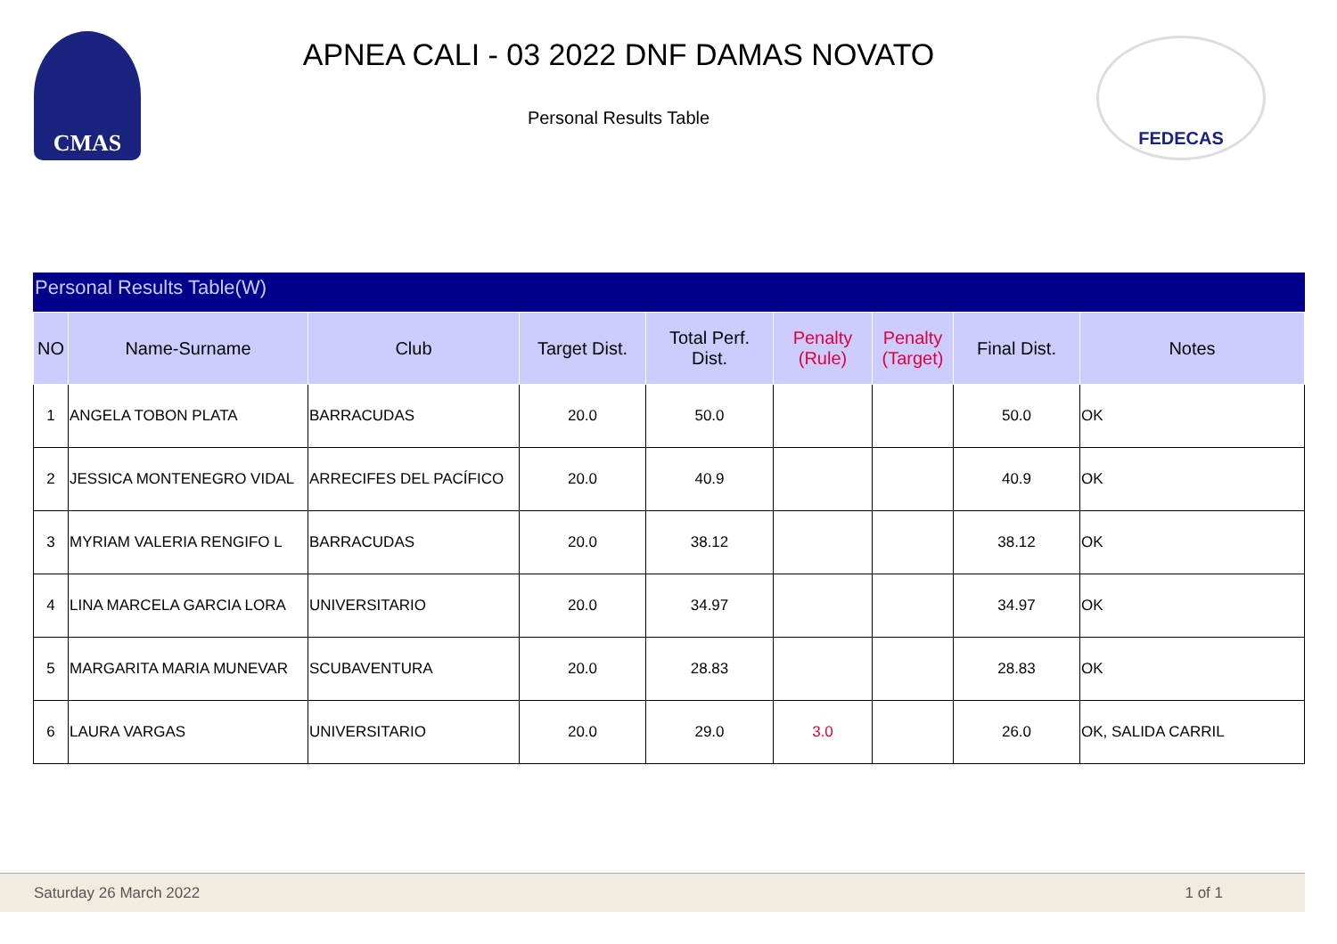CMAS
APNEA CALI - 03 2022 DNF DAMAS NOVATO
Personal Results Table
FEDECAS
Personal Results Table(W)
| NO | Name-Surname | Club | Target Dist. | Total Perf. Dist. | Penalty (Rule) | Penalty (Target) | Final Dist. | Notes |
| --- | --- | --- | --- | --- | --- | --- | --- | --- |
| 1 | ANGELA TOBON PLATA | BARRACUDAS | 20.0 | 50.0 | | | 50.0 | OK |
| 2 | JESSICA MONTENEGRO VIDAL | ARRECIFES DEL PACÍFICO | 20.0 | 40.9 | | | 40.9 | OK |
| 3 | MYRIAM VALERIA RENGIFO L | BARRACUDAS | 20.0 | 38.12 | | | 38.12 | OK |
| 4 | LINA MARCELA GARCIA LORA | UNIVERSITARIO | 20.0 | 34.97 | | | 34.97 | OK |
| 5 | MARGARITA MARIA MUNEVAR | SCUBAVENTURA | 20.0 | 28.83 | | | 28.83 | OK |
| 6 | LAURA VARGAS | UNIVERSITARIO | 20.0 | 29.0 | 3.0 | | 26.0 | OK, SALIDA CARRIL |
Saturday 26 March 2022 1 of 1